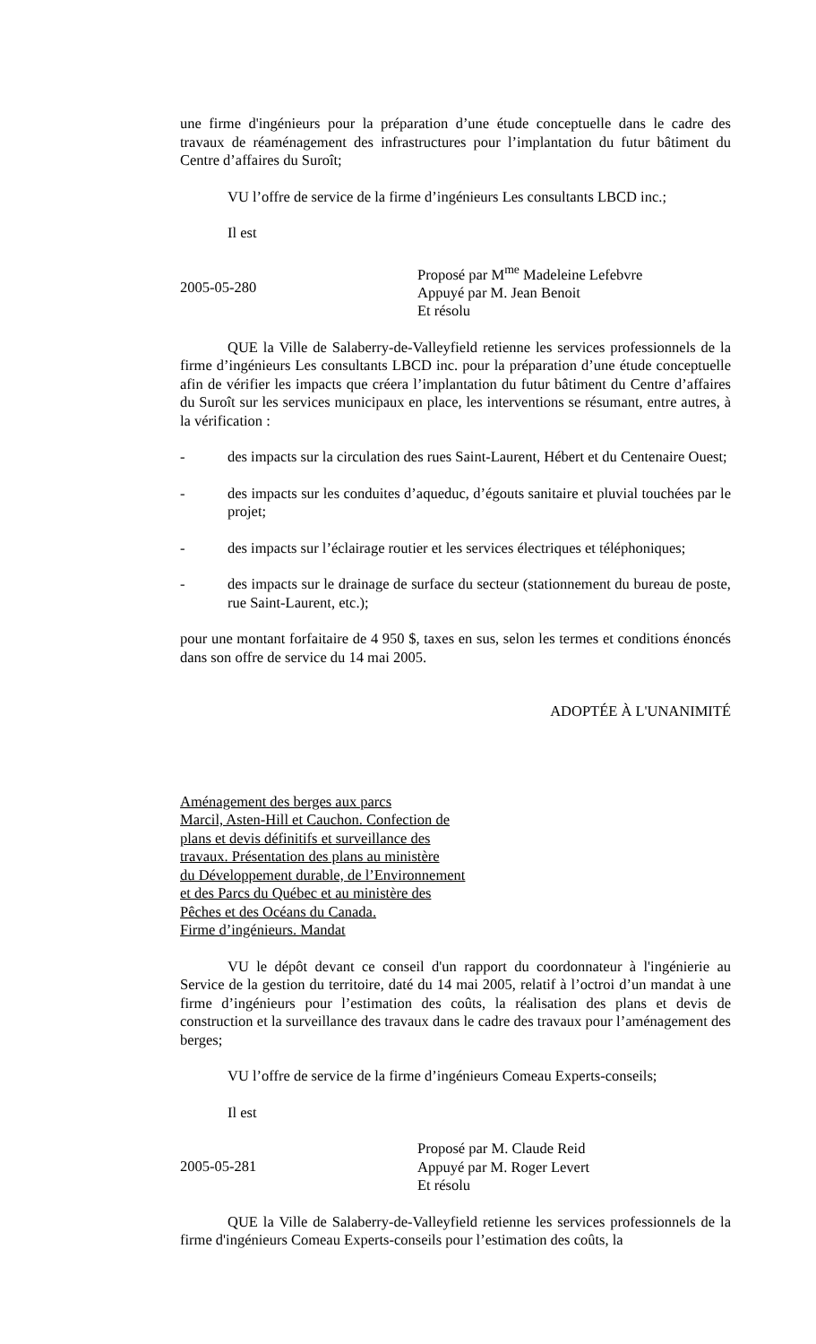une firme d'ingénieurs pour la préparation d’une étude conceptuelle dans le cadre des travaux de réaménagement des infrastructures pour l’implantation du futur bâtiment du Centre d’affaires du Suroît;
VU l’offre de service de la firme d’ingénieurs Les consultants LBCD inc.;
Il est
2005-05-280
Proposé par M<sup>me</sup> Madeleine Lefebvre
Appuyé par M. Jean Benoit
Et résolu
QUE la Ville de Salaberry-de-Valleyfield retienne les services professionnels de la firme d’ingénieurs Les consultants LBCD inc. pour la préparation d’une étude conceptuelle afin de vérifier les impacts que créera l’implantation du futur bâtiment du Centre d’affaires du Suroît sur les services municipaux en place, les interventions se résumant, entre autres, à la vérification :
- des impacts sur la circulation des rues Saint-Laurent, Hébert et du Centenaire Ouest;
- des impacts sur les conduites d’aqueduc, d’égouts sanitaire et pluvial touchées par le projet;
- des impacts sur l’éclairage routier et les services électriques et téléphoniques;
- des impacts sur le drainage de surface du secteur (stationnement du bureau de poste, rue Saint-Laurent, etc.);
pour une montant forfaitaire de 4 950 $, taxes en sus, selon les termes et conditions énoncés dans son offre de service du 14 mai 2005.
ADOPTÉE À L'UNANIMITÉ
Aménagement des berges aux parcs
Marcil, Asten-Hill et Cauchon. Confection de
plans et devis définitifs et surveillance des
travaux. Présentation des plans au ministère
du Développement durable, de l’Environnement
et des Parcs du Québec et au ministère des
Pêches et des Océans du Canada.
Firme d’ingénieurs. Mandat
VU le dépôt devant ce conseil d'un rapport du coordonnateur à l'ingénierie au Service de la gestion du territoire, daté du 14 mai 2005, relatif à l’octroi d’un mandat à une firme d’ingénieurs pour l’estimation des coûts, la réalisation des plans et devis de construction et la surveillance des travaux dans le cadre des travaux pour l’aménagement des berges;
VU l’offre de service de la firme d’ingénieurs Comeau Experts-conseils;
Il est
2005-05-281
Proposé par M. Claude Reid
Appuyé par M. Roger Levert
Et résolu
QUE la Ville de Salaberry-de-Valleyfield retienne les services professionnels de la firme d'ingénieurs Comeau Experts-conseils pour l’estimation des coûts, la